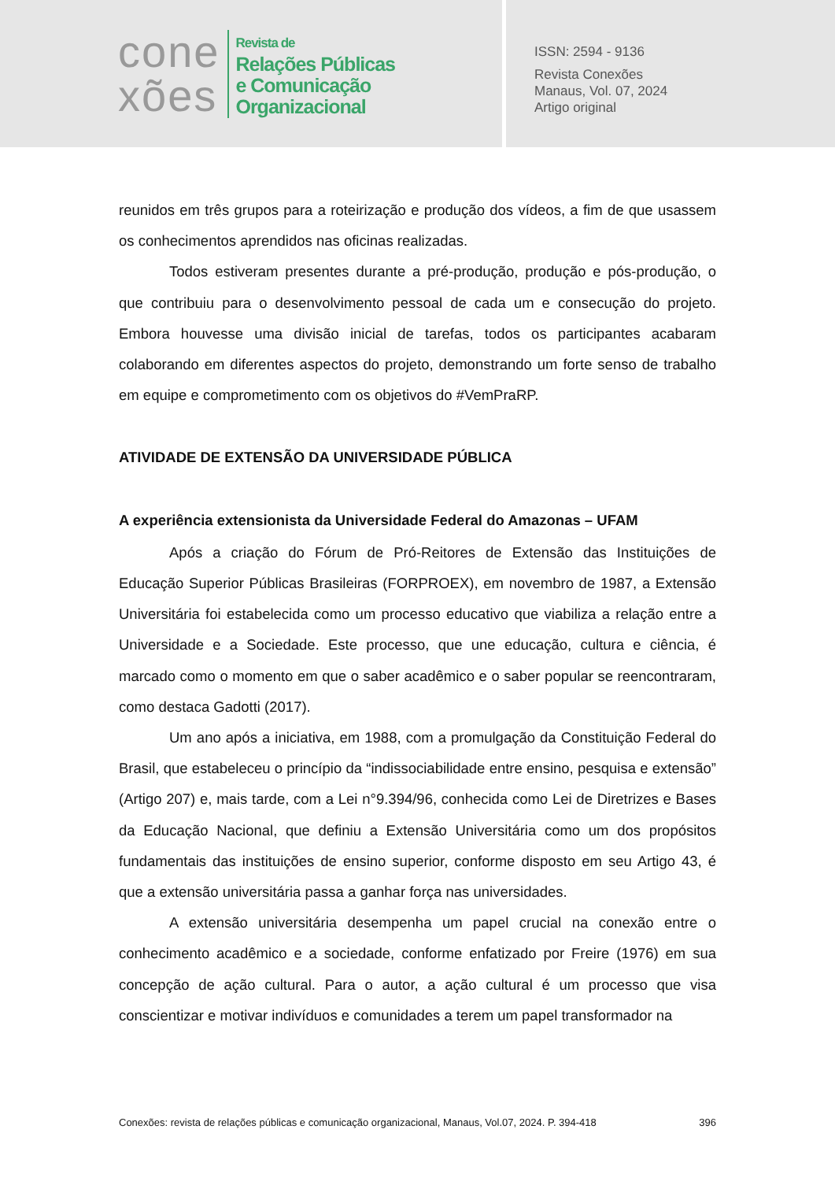cone
xões
Revista de
Relações Públicas
e Comunicação
Organizacional
ISSN: 2594 - 9136
Revista Conexões
Manaus, Vol. 07, 2024
Artigo original
reunidos em três grupos para a roteirização e produção dos vídeos, a fim de que usassem os conhecimentos aprendidos nas oficinas realizadas.
Todos estiveram presentes durante a pré-produção, produção e pós-produção, o que contribuiu para o desenvolvimento pessoal de cada um e consecução do projeto. Embora houvesse uma divisão inicial de tarefas, todos os participantes acabaram colaborando em diferentes aspectos do projeto, demonstrando um forte senso de trabalho em equipe e comprometimento com os objetivos do #VemPraRP.
ATIVIDADE DE EXTENSÃO DA UNIVERSIDADE PÚBLICA
A experiência extensionista da Universidade Federal do Amazonas – UFAM
Após a criação do Fórum de Pró-Reitores de Extensão das Instituições de Educação Superior Públicas Brasileiras (FORPROEX), em novembro de 1987, a Extensão Universitária foi estabelecida como um processo educativo que viabiliza a relação entre a Universidade e a Sociedade. Este processo, que une educação, cultura e ciência, é marcado como o momento em que o saber acadêmico e o saber popular se reencontraram, como destaca Gadotti (2017).
Um ano após a iniciativa, em 1988, com a promulgação da Constituição Federal do Brasil, que estabeleceu o princípio da “indissociabilidade entre ensino, pesquisa e extensão” (Artigo 207) e, mais tarde, com a Lei n°9.394/96, conhecida como Lei de Diretrizes e Bases da Educação Nacional, que definiu a Extensão Universitária como um dos propósitos fundamentais das instituições de ensino superior, conforme disposto em seu Artigo 43, é que a extensão universitária passa a ganhar força nas universidades.
A extensão universitária desempenha um papel crucial na conexão entre o conhecimento acadêmico e a sociedade, conforme enfatizado por Freire (1976) em sua concepção de ação cultural. Para o autor, a ação cultural é um processo que visa conscientizar e motivar indivíduos e comunidades a terem um papel transformador na
Conexões: revista de relações públicas e comunicação organizacional, Manaus, Vol.07, 2024. P. 394-418 396